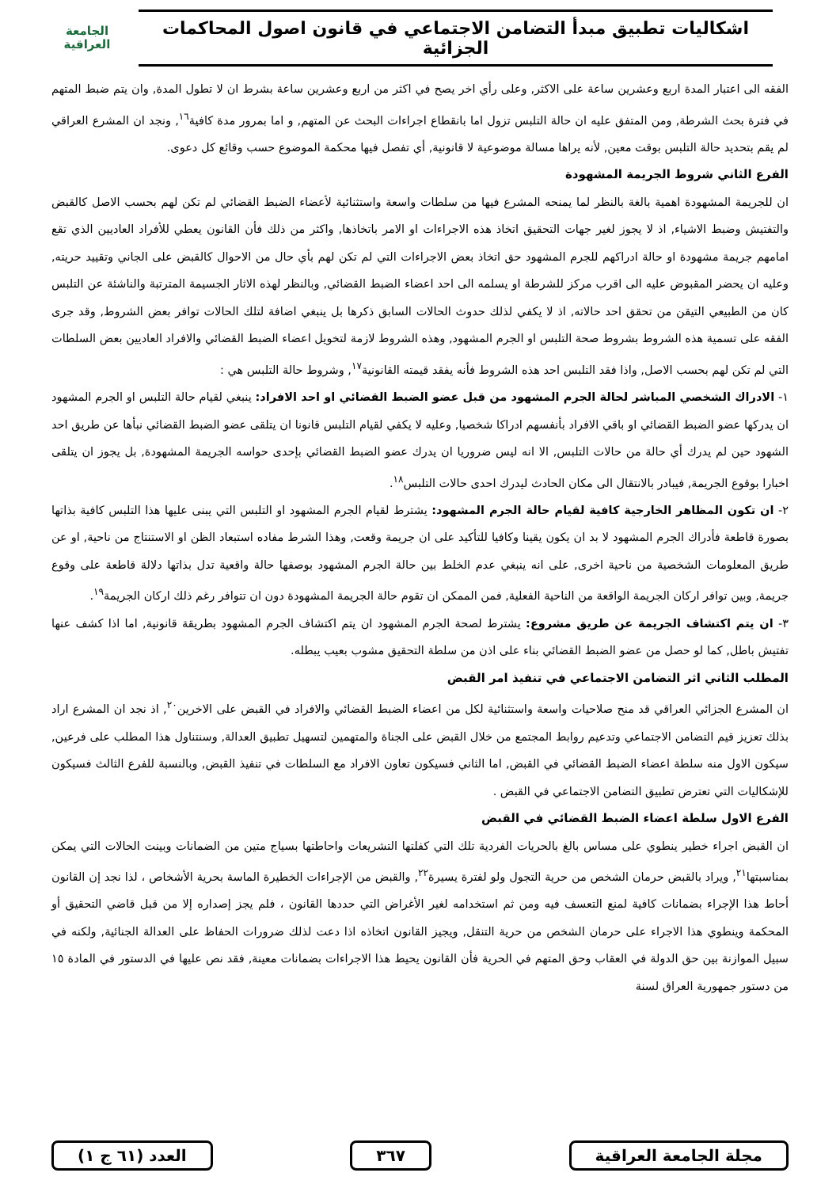اشكاليات تطبيق مبدأ التضامن الاجتماعي في قانون اصول المحاكمات الجزائية
الجامعة
العراقية
الفقه الى اعتبار المدة اربع وعشرين ساعة على الاكثر, وعلى رأي اخر يصح في اكثر من اربع وعشرين ساعة بشرط ان لا تطول المدة, وان يتم ضبط المتهم في فترة بحث الشرطة, ومن المتفق عليه ان حالة التلبس تزول اما بانقطاع اجراءات البحث عن المتهم, و اما بمرور مدة كافية<sup>١٦</sup>, ونجد ان المشرع العراقي لم يقم بتحديد حالة التلبس بوقت معين, لأنه يراها مسالة موضوعية لا قانونية, أي تفصل فيها محكمة الموضوع حسب وقائع كل دعوى.
الفرع الثاني شروط الجريمة المشهودة
ان للجريمة المشهودة اهمية بالغة بالنظر لما يمنحه المشرع فيها من سلطات واسعة واستثنائية لأعضاء الضبط القضائي لم تكن لهم بحسب الاصل كالقبض والتفتيش وضبط الاشياء, اذ لا يجوز لغير جهات التحقيق اتخاذ هذه الاجراءات او الامر باتخاذها, واكثر من ذلك فأن القانون يعطي للأفراد العاديين الذي تقع امامهم جريمة مشهودة او حالة ادراكهم للجرم المشهود حق اتخاذ بعض الاجراءات التي لم تكن لهم بأي حال من الاحوال كالقبض على الجاني وتقييد حريته, وعليه ان يحضر المقبوض عليه الى اقرب مركز للشرطة او يسلمه الى احد اعضاء الضبط القضائي, وبالنظر لهذه الاثار الجسيمة المترتبة والناشئة عن التلبس كان من الطبيعي التيقن من تحقق احد حالاته, اذ لا يكفي لذلك حدوث الحالات السابق ذكرها بل ينبغي اضافة لتلك الحالات توافر بعض الشروط, وقد جرى الفقه على تسمية هذه الشروط بشروط صحة التلبس او الجرم المشهود, وهذه الشروط لازمة لتخويل اعضاء الضبط القضائي والافراد العاديين بعض السلطات التي لم تكن لهم بحسب الاصل, واذا فقد التلبس احد هذه الشروط فأنه يفقد قيمته القانونية<sup>١٧</sup>, وشروط حالة التلبس هي :
١- الادراك الشخصي المباشر لحالة الجرم المشهود من قبل عضو الضبط القضائي او احد الافراد: ينبغي لقيام حالة التلبس او الجرم المشهود ان يدركها عضو الضبط القضائي او باقي الافراد بأنفسهم ادراكا شخصيا, وعليه لا يكفي لقيام التلبس قانونا ان يتلقى عضو الضبط القضائي نبأها عن طريق احد الشهود حين لم يدرك أي حالة من حالات التلبس, الا انه ليس ضروريا ان يدرك عضو الضبط القضائي بإحدى حواسه الجريمة المشهودة, بل يجوز ان يتلقى اخبارا بوقوع الجريمة, فيبادر بالانتقال الى مكان الحادث ليدرك احدى حالات التلبس<sup>١٨</sup>.
٢- ان تكون المظاهر الخارجية كافية لقيام حالة الجرم المشهود: يشترط لقيام الجرم المشهود او التلبس التي يبنى عليها هذا التلبس كافية بذاتها بصورة قاطعة فأدراك الجرم المشهود لا بد ان يكون يقينا وكافيا للتأكيد على ان جريمة وقعت, وهذا الشرط مفاده استبعاد الظن او الاستنتاج من ناحية, او عن طريق المعلومات الشخصية من ناحية اخرى, على انه ينبغي عدم الخلط بين حالة الجرم المشهود بوصفها حالة واقعية تدل بذاتها دلالة قاطعة على وقوع جريمة, وبين توافر اركان الجريمة الواقعة من الناحية الفعلية, فمن الممكن ان تقوم حالة الجريمة المشهودة دون ان تتوافر رغم ذلك اركان الجريمة<sup>١٩</sup>.
٣- ان يتم اكتشاف الجريمة عن طريق مشروع: يشترط لصحة الجرم المشهود ان يتم اكتشاف الجرم المشهود بطريقة قانونية, اما اذا كشف عنها تفتيش باطل, كما لو حصل من عضو الضبط القضائي بناء على اذن من سلطة التحقيق مشوب بعيب يبطله.
المطلب الثاني اثر التضامن الاجتماعي في تنفيذ امر القبض
ان المشرع الجزائي العراقي قد منح صلاحيات واسعة واستثنائية لكل من اعضاء الضبط القضائي والافراد في القبض على الاخرين<sup>٢٠</sup>, اذ نجد ان المشرع اراد بذلك تعزيز قيم التضامن الاجتماعي وتدعيم روابط المجتمع من خلال القبض على الجناة والمتهمين لتسهيل تطبيق العدالة, وسنتناول هذا المطلب على فرعين, سيكون الاول منه سلطة اعضاء الضبط القضائي في القبض, اما الثاني فسيكون تعاون الافراد مع السلطات في تنفيذ القبض, وبالنسبة للفرع الثالث فسيكون للإشكاليات التي تعترض تطبيق التضامن الاجتماعي في القبض .
الفرع الاول سلطة اعضاء الضبط القضائي في القبض
ان القبض اجراء خطير ينطوي على مساس بالغ بالحريات الفردية تلك التي كفلتها التشريعات واحاطتها بسياج متين من الضمانات وبينت الحالات التي يمكن بمناسبتها<sup>٢١</sup>, ويراد بالقبض حرمان الشخص من حرية التجول ولو لفترة يسيرة<sup>٢٢</sup>, والقبض من الإجراءات الخطيرة الماسة بحرية الأشخاص ، لذا نجد إن القانون أحاط هذا الإجراء بضمانات كافية لمنع التعسف فيه ومن ثم استخدامه لغير الأغراض التي حددها القانون ، فلم يجز إصداره إلا من قبل قاضي التحقيق أو المحكمة وينطوي هذا الاجراء على حرمان الشخص من حرية التنقل, ويجيز القانون اتخاذه اذا دعت لذلك ضرورات الحفاظ على العدالة الجنائية, ولكنه في سبيل الموازنة بين حق الدولة في العقاب وحق المتهم في الحرية فأن القانون يحيط هذا الاجراءات بضمانات معينة, فقد نص عليها في الدستور في المادة ١٥ من دستور جمهورية العراق لسنة
مجلة الجامعة العراقية ٣٦٧ العدد (٦١ ج ١)